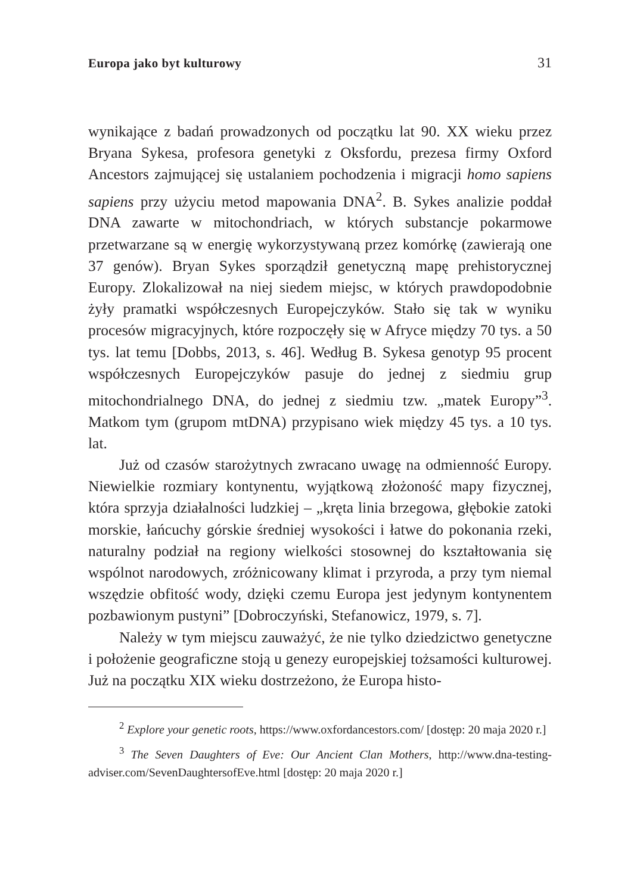Europa jako byt kulturowy 31
wynikające z badań prowadzonych od początku lat 90. XX wieku przez Bryana Sykesa, profesora genetyki z Oksfordu, prezesa firmy Oxford Ancestors zajmującej się ustalaniem pochodzenia i migracji homo sapiens sapiens przy użyciu metod mapowania DNA<sup>2</sup>. B. Sykes analizie poddał DNA zawarte w mitochondriach, w których substancje pokarmowe przetwarzane są w energię wykorzystywaną przez komórkę (zawierają one 37 genów). Bryan Sykes sporządził genetyczną mapę prehistorycznej Europy. Zlokalizował na niej siedem miejsc, w których prawdopodobnie żyły pramatki współczesnych Europejczyków. Stało się tak w wyniku procesów migracyjnych, które rozpoczęły się w Afryce między 70 tys. a 50 tys. lat temu [Dobbs, 2013, s. 46]. Według B. Sykesa genotyp 95 procent współczesnych Europejczyków pasuje do jednej z siedmiu grup mitochondrialnego DNA, do jednej z siedmiu tzw. „matek Europy”<sup>3</sup>. Matkom tym (grupom mtDNA) przypisano wiek między 45 tys. a 10 tys. lat.
Już od czasów starożytnych zwracano uwagę na odmienność Europy. Niewielkie rozmiary kontynentu, wyjątkową złożoność mapy fizycznej, która sprzyja działalności ludzkiej – „kręta linia brzegowa, głębokie zatoki morskie, łańcuchy górskie średniej wysokości i łatwe do pokonania rzeki, naturalny podział na regiony wielkości stosownej do kształtowania się wspólnot narodowych, zróżnicowany klimat i przyroda, a przy tym niemal wszędzie obfitość wody, dzięki czemu Europa jest jedynym kontynentem pozbawionym pustyni” [Dobroczyński, Stefanowicz, 1979, s. 7].
Należy w tym miejscu zauważyć, że nie tylko dziedzictwo genetyczne i położenie geograficzne stoją u genezy europejskiej tożsamości kulturowej. Już na początku XIX wieku dostrzeżono, że Europa histo-
<sup>2</sup> Explore your genetic roots, https://www.oxfordancestors.com/ [dostęp: 20 maja 2020 r.]
<sup>3</sup> The Seven Daughters of Eve: Our Ancient Clan Mothers, http://www.dna-testing-adviser.com/SevenDaughtersofEve.html [dostęp: 20 maja 2020 r.]